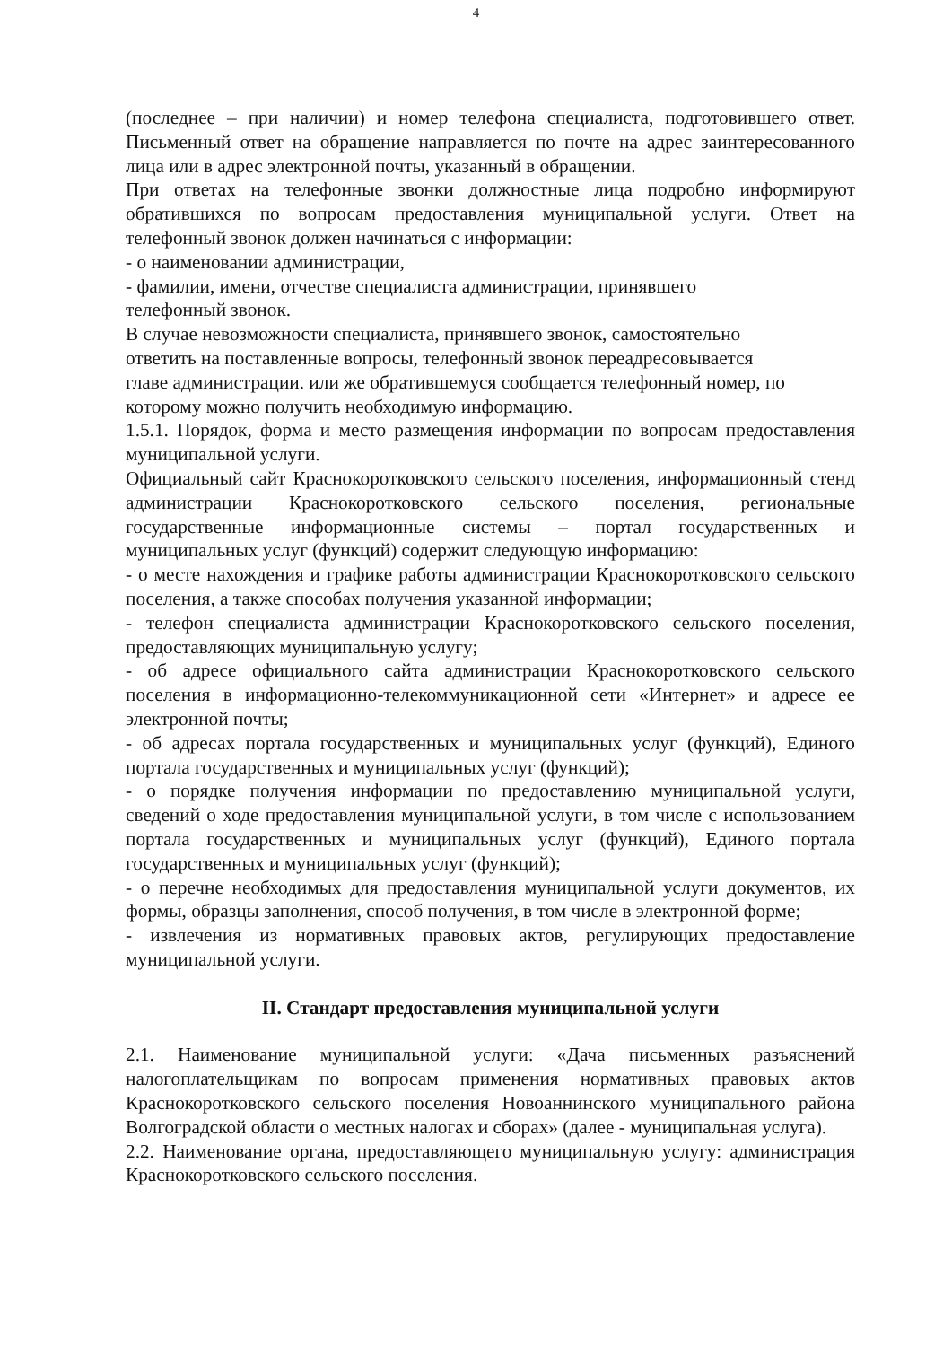4
(последнее – при наличии) и номер телефона специалиста, подготовившего ответ. Письменный ответ на обращение направляется по почте на адрес заинтересованного лица или в адрес электронной почты, указанный в обращении.
При ответах на телефонные звонки должностные лица подробно информируют обратившихся по вопросам предоставления муниципальной услуги. Ответ на телефонный звонок должен начинаться с информации:
- о наименовании администрации,
- фамилии, имени, отчестве специалиста администрации, принявшего
телефонный звонок.
В случае невозможности специалиста, принявшего звонок, самостоятельно
ответить на поставленные вопросы, телефонный звонок переадресовывается
главе администрации. или же обратившемуся сообщается телефонный номер, по
которому можно получить необходимую информацию.
1.5.1. Порядок, форма и место размещения информации по вопросам предоставления муниципальной услуги.
Официальный сайт Краснокоротковского сельского поселения, информационный стенд администрации Краснокоротковского сельского поселения, региональные государственные информационные системы – портал государственных и муниципальных услуг (функций) содержит следующую информацию:
- о месте нахождения и графике работы администрации Краснокоротковского сельского поселения, а также способах получения указанной информации;
- телефон специалиста администрации Краснокоротковского сельского поселения, предоставляющих муниципальную услугу;
- об адресе официального сайта администрации Краснокоротковского сельского поселения в информационно-телекоммуникационной сети «Интернет» и адресе ее электронной почты;
- об адресах портала государственных и муниципальных услуг (функций), Единого портала государственных и муниципальных услуг (функций);
- о порядке получения информации по предоставлению муниципальной услуги, сведений о ходе предоставления муниципальной услуги, в том числе с использованием портала государственных и муниципальных услуг (функций), Единого портала государственных и муниципальных услуг (функций);
- о перечне необходимых для предоставления муниципальной услуги документов, их формы, образцы заполнения, способ получения, в том числе в электронной форме;
- извлечения из нормативных правовых актов, регулирующих предоставление муниципальной услуги.
II. Стандарт предоставления муниципальной услуги
2.1. Наименование муниципальной услуги: «Дача письменных разъяснений налогоплательщикам по вопросам применения нормативных правовых актов Краснокоротковского сельского поселения Новоаннинского муниципального района Волгоградской области о местных налогах и сборах» (далее - муниципальная услуга).
2.2. Наименование органа, предоставляющего муниципальную услугу: администрация Краснокоротковского сельского поселения.